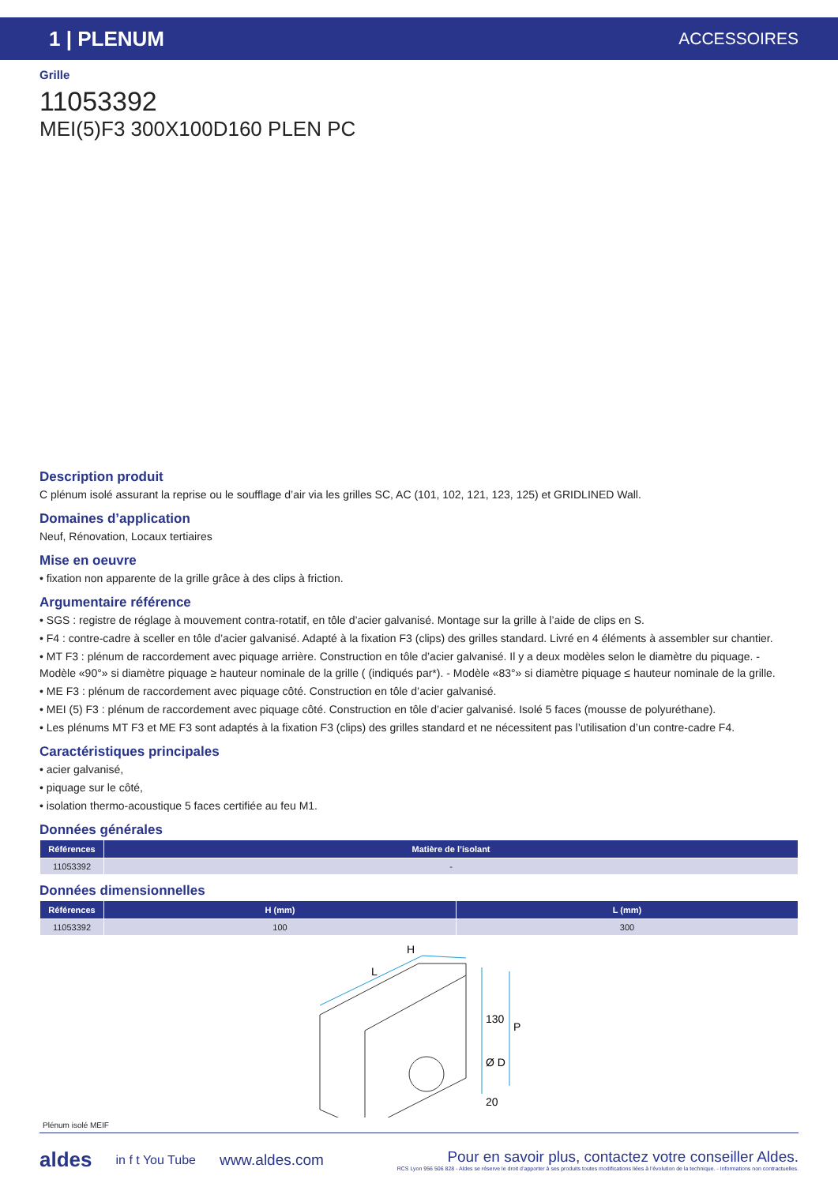1 | PLENUM ACCESSOIRES
Grille
11053392
MEI(5)F3 300X100D160 PLEN PC
Description produit
C plénum isolé assurant la reprise ou le soufflage d’air via les grilles SC, AC (101, 102, 121, 123, 125) et GRIDLINED Wall.
Domaines d’application
Neuf, Rénovation, Locaux tertiaires
Mise en oeuvre
• fixation non apparente de la grille grâce à des clips à friction.
Argumentaire référence
• SGS : registre de réglage à mouvement contra-rotatif, en tôle d’acier galvanisé. Montage sur la grille à l’aide de clips en S.
• F4 : contre-cadre à sceller en tôle d’acier galvanisé. Adapté à la fixation F3 (clips) des grilles standard. Livré en 4 éléments à assembler sur chantier.
• MT F3 : plénum de raccordement avec piquage arrière. Construction en tôle d’acier galvanisé. Il y a deux modèles selon le diamètre du piquage. - Modèle «90°» si diamètre piquage ≥ hauteur nominale de la grille ( (indiqués par*). - Modèle «83°» si diamètre piquage ≤ hauteur nominale de la grille.
• ME F3 : plénum de raccordement avec piquage côté. Construction en tôle d’acier galvanisé.
• MEI (5) F3 : plénum de raccordement avec piquage côté. Construction en tôle d’acier galvanisé. Isolé 5 faces (mousse de polyuréthane).
• Les plénums MT F3 et ME F3 sont adaptés à la fixation F3 (clips) des grilles standard et ne nécessitent pas l’utilisation d’un contre-cadre F4.
Caractéristiques principales
• acier galvanisé,
• piquage sur le côté,
• isolation thermo-acoustique 5 faces certifiée au feu M1.
Données générales
| Références | Matière de l’isolant |
| --- | --- |
| 11053392 | - |
Données dimensionnelles
| Références | H (mm) | L (mm) |
| --- | --- | --- |
| 11053392 | 100 | 300 |
H
L
130
Ø D
20
P
Plénum isolé MEIF
aldes in f t You Tube www.aldes.com
Pour en savoir plus, contactez votre conseiller Aldes.
RCS Lyon 956 506 828 - Aldes se réserve le droit d’apporter à ses produits toutes modifications liées à l’évolution de la technique. - Informations non contractuelles.